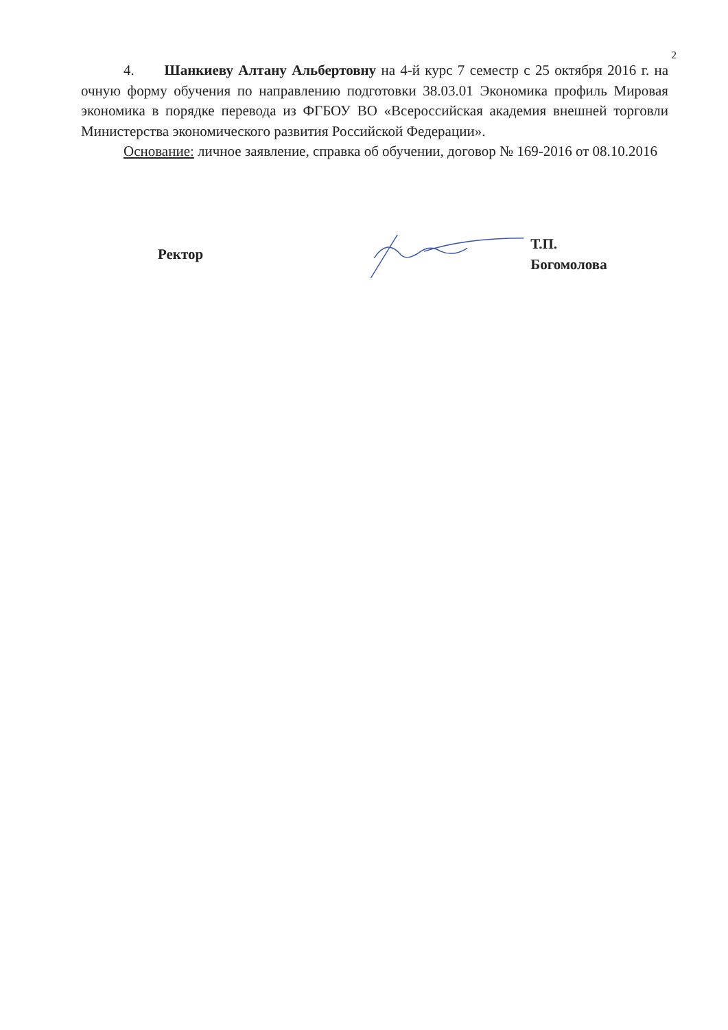2
4. Шанкиеву Алтану Альбертовну на 4-й курс 7 семестр с 25 октября 2016 г. на очную форму обучения по направлению подготовки 38.03.01 Экономика профиль Мировая экономика в порядке перевода из ФГБОУ ВО «Всероссийская академия внешней торговли Министерства экономического развития Российской Федерации».
Основание: личное заявление, справка об обучении, договор № 169-2016 от 08.10.2016
Ректор Т.П. Богомолова